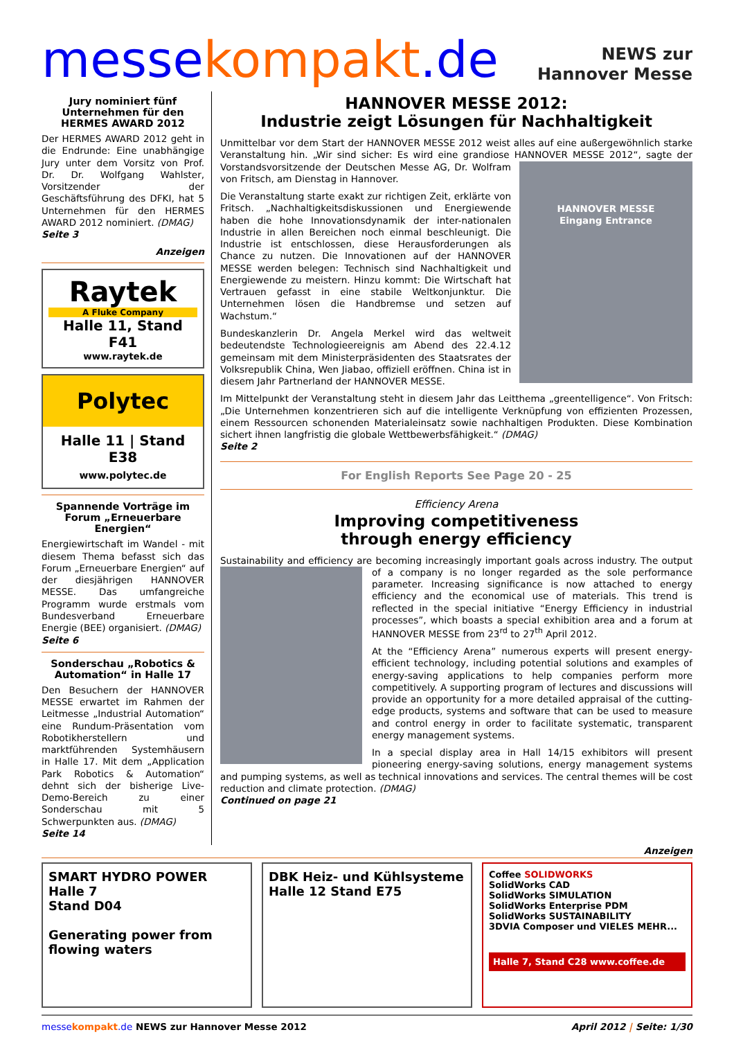messekompakt.de
NEWS zur
Hannover Messe
Jury nominiert fünf Unternehmen für den HERMES AWARD 2012
Der HERMES AWARD 2012 geht in die Endrunde: Eine unabhängige Jury unter dem Vorsitz von Prof. Dr. Dr. Wolfgang Wahlster, Vorsitzender der Geschäftsführung des DFKI, hat 5 Unternehmen für den HERMES AWARD 2012 nominiert. (DMAG)
Seite 3
Anzeigen
Raytek
A Fluke Company
Halle 11, Stand F41
www.raytek.de
Polytec
Halle 11 | Stand E38
www.polytec.de
Spannende Vorträge im Forum „Erneuerbare Energien“
Energiewirtschaft im Wandel - mit diesem Thema befasst sich das Forum „Erneuerbare Energien“ auf der diesjährigen HANNOVER MESSE. Das umfangreiche Programm wurde erstmals vom Bundesverband Erneuerbare Energie (BEE) organisiert. (DMAG)
Seite 6
Sonderschau „Robotics & Automation“ in Halle 17
Den Besuchern der HANNOVER MESSE erwartet im Rahmen der Leitmesse „Industrial Automation“ eine Rundum-Präsentation vom Robotikherstellern und marktführenden Systemhäusern in Halle 17. Mit dem „Application Park Robotics & Automation“ dehnt sich der bisherige Live-Demo-Bereich zu einer Sonderschau mit 5 Schwerpunkten aus. (DMAG)
Seite 14
HANNOVER MESSE 2012:
Industrie zeigt Lösungen für Nachhaltigkeit
Unmittelbar vor dem Start der HANNOVER MESSE 2012 weist alles auf eine außergewöhnlich starke Veranstaltung hin. „Wir sind sicher: Es wird eine grandiose HANNOVER MESSE 2012“, sagte
HANNOVER MESSE
Eingang Entrance
der Vorstandsvorsitzende der Deutschen Messe AG, Dr. Wolfram von Fritsch, am Dienstag in Hannover.
Die Veranstaltung starte exakt zur richtigen Zeit, erklärte von Fritsch. „Nachhaltigkeitsdiskussionen und Energiewende haben die hohe Innovationsdynamik der inter-nationalen Industrie in allen Bereichen noch einmal beschleunigt. Die Industrie ist entschlossen, diese Herausforderungen als Chance zu nutzen. Die Innovationen auf der HANNOVER MESSE werden belegen: Technisch sind Nachhaltigkeit und Energiewende zu meistern. Hinzu kommt: Die Wirtschaft hat Vertrauen gefasst in eine stabile Weltkonjunktur. Die Unternehmen lösen die Handbremse und setzen auf Wachstum.“
Bundeskanzlerin Dr. Angela Merkel wird das weltweit bedeutendste Technologieereignis am Abend des 22.4.12 gemeinsam mit dem Ministerpräsidenten des Staatsrates der Volksrepublik China, Wen Jiabao, offiziell eröffnen. China ist in diesem Jahr Partnerland der HANNOVER MESSE.
Im Mittelpunkt der Veranstaltung steht in diesem Jahr das Leitthema „greentelligence“. Von Fritsch: „Die Unternehmen konzentrieren sich auf die intelligente Verknüpfung von effizienten Prozessen, einem Ressourcen schonenden Materialeinsatz sowie nachhaltigen Produkten. Diese Kombination sichert ihnen langfristig die globale Wettbewerbsfähigkeit.“ (DMAG)
Seite 2
For English Reports See Page 20 - 25
Efficiency Arena
Improving competitiveness
through energy efficiency
Sustainability and efficiency are becoming increasingly important goals across industry. The output of a company is no longer regarded as the sole performance parameter. Increasing significance is now attached to energy efficiency and the economical use of materials. This trend is reflected in the special initiative “Energy Efficiency in industrial processes”, which boasts a special exhibition area and a forum at HANNOVER MESSE from 23<sup>rd</sup> to 27<sup>th</sup> April 2012.
At the “Efficiency Arena” numerous experts will present energy-efficient technology, including potential solutions and examples of energy-saving applications to help companies perform more competitively. A supporting program of lectures and discussions will provide an opportunity for a more detailed appraisal of the cutting-edge products, systems and software that can be used to measure and control energy in order to facilitate systematic, transparent energy management systems.
In a special display area in Hall 14/15 exhibitors will present pioneering energy-saving solutions, energy management systems and pumping systems, as well as technical innovations and services. The central themes will be cost reduction and climate protection. (DMAG)
Continued on page 21
Anzeigen
SMART HYDRO POWER
Halle 7
Stand D04
Generating power from flowing waters
DBK Heiz- und Kühlsysteme
Halle 12 Stand E75
Coffee SOLIDWORKS
SolidWorks CAD
SolidWorks SIMULATION
SolidWorks Enterprise PDM
SolidWorks SUSTAINABILITY
3DVIA Composer und VIELES MEHR...
Halle 7, Stand C28 www.coffee.de
messe kompakt.de NEWS zur Hannover Messe 2012 April 2012 | Seite: 1/30